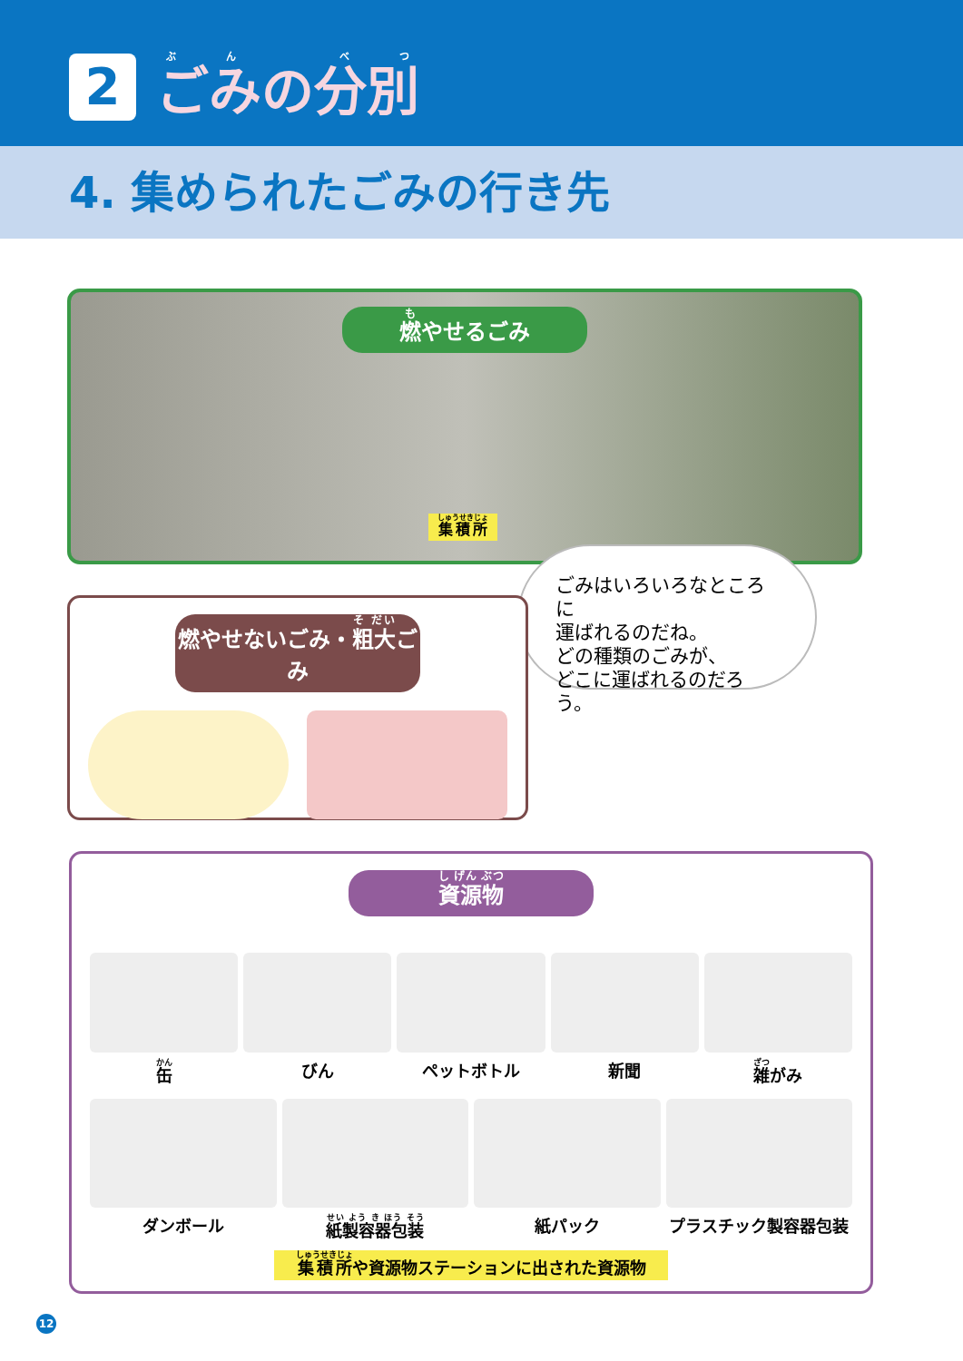2
ごみの分別
4. 集められたごみの行き先
燃やせるごみ
集積所
ごみはいろいろなところに
運ばれるのだね。
どの種類のごみが、
どこに運ばれるのだろう。
燃やせないごみ・粗大ごみ
資源物
缶
びん
ペットボトル
新聞
雑がみ
ダンボール
紙製容器包装
紙パック
プラスチック製容器包装
集積所や資源物ステーションに出された資源物
12